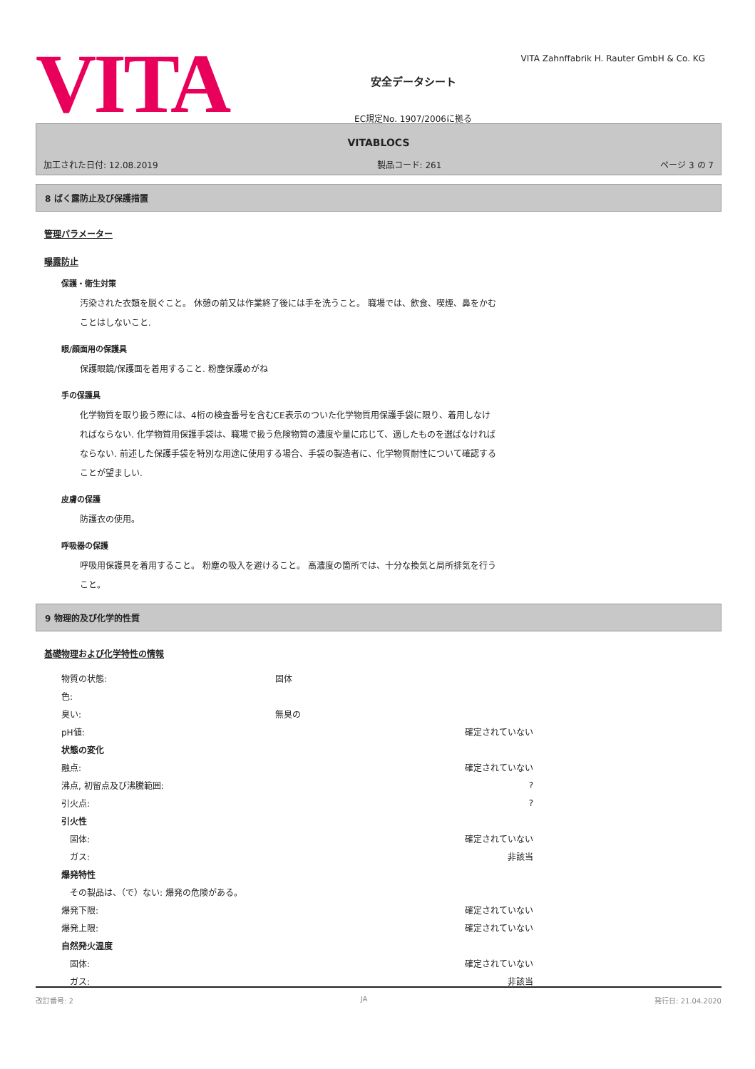VITA
安全データシート
EC規定No. 1907/2006に拠る
VITA Zahnffabrik H. Rauter GmbH & Co. KG
VITABLOCS
加工された日付: 12.08.2019 製品コード: 261 ページ 3 の 7
8 ばく露防止及び保護措置
管理パラメーター
曝露防止
保護・衛生対策
汚染された衣類を脱ぐこと。 休憩の前又は作業終了後には手を洗うこと。 職場では、飲食、喫煙、鼻をかむことはしないこと.
眼/顔面用の保護具
保護眼鏡/保護面を着用すること. 粉塵保護めがね
手の保護具
化学物質を取り扱う際には、4桁の検査番号を含むCE表示のついた化学物質用保護手袋に限り、着用しなければならない. 化学物質用保護手袋は、職場で扱う危険物質の濃度や量に応じて、適したものを選ばなければならない. 前述した保護手袋を特別な用途に使用する場合、手袋の製造者に、化学物質耐性について確認することが望ましい.
皮膚の保護
防護衣の使用。
呼吸器の保護
呼吸用保護具を着用すること。 粉塵の吸入を避けること。 高濃度の箇所では、十分な換気と局所排気を行うこと。
9 物理的及び化学的性質
基礎物理および化学特性の情報
| 物質の状態: | 固体 | |
| 色: | | |
| 臭い: | 無臭の | |
| pH値: | | 確定されていない |
| 状態の変化 | | |
| 融点: | | 確定されていない |
| 沸点, 初留点及び沸騰範囲: | | ? |
| 引火点: | | ? |
| 引火性 | | |
| 固体: | | 確定されていない |
| ガス: | | 非該当 |
| 爆発特性 | | |
| その製品は、（で）ない: 爆発の危険がある。 | | |
| 爆発下限: | | 確定されていない |
| 爆発上限: | | 確定されていない |
| 自然発火温度 | | |
| 固体: | | 確定されていない |
| ガス: | | 非該当 |
改訂番号: 2 JA 発行日: 21.04.2020